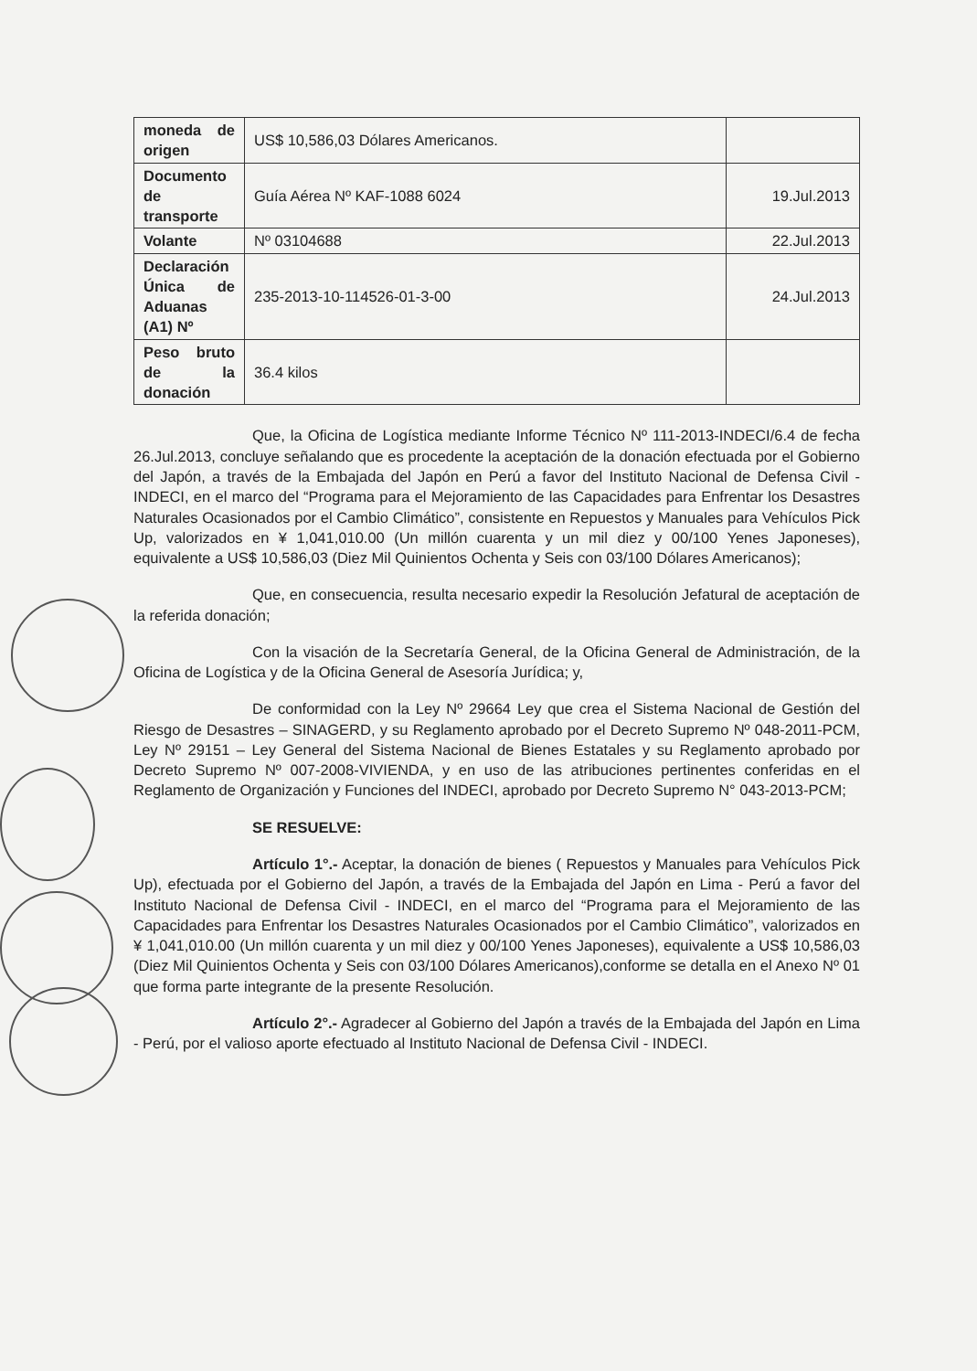| moneda de origen | US$ 10,586,03 Dólares Americanos. | |
| Documento de transporte | Guía Aérea Nº KAF-1088 6024 | 19.Jul.2013 |
| Volante | Nº 03104688 | 22.Jul.2013 |
| Declaración Única de Aduanas (A1) Nº | 235-2013-10-114526-01-3-00 | 24.Jul.2013 |
| Peso bruto de la donación | 36.4 kilos | |
Que, la Oficina de Logística mediante Informe Técnico Nº 111-2013-INDECI/6.4 de fecha 26.Jul.2013, concluye señalando que es procedente la aceptación de la donación efectuada por el Gobierno del Japón, a través de la Embajada del Japón en Perú a favor del Instituto Nacional de Defensa Civil - INDECI, en el marco del “Programa para el Mejoramiento de las Capacidades para Enfrentar los Desastres Naturales Ocasionados por el Cambio Climático”, consistente en Repuestos y Manuales para Vehículos Pick Up, valorizados en ¥ 1,041,010.00 (Un millón cuarenta y un mil diez y 00/100 Yenes Japoneses), equivalente a US$ 10,586,03 (Diez Mil Quinientos Ochenta y Seis con 03/100 Dólares Americanos);
Que, en consecuencia, resulta necesario expedir la Resolución Jefatural de aceptación de la referida donación;
Con la visación de la Secretaría General, de la Oficina General de Administración, de la Oficina de Logística y de la Oficina General de Asesoría Jurídica; y,
De conformidad con la Ley Nº 29664 Ley que crea el Sistema Nacional de Gestión del Riesgo de Desastres – SINAGERD, y su Reglamento aprobado por el Decreto Supremo Nº 048-2011-PCM, Ley Nº 29151 – Ley General del Sistema Nacional de Bienes Estatales y su Reglamento aprobado por Decreto Supremo Nº 007-2008-VIVIENDA, y en uso de las atribuciones pertinentes conferidas en el Reglamento de Organización y Funciones del INDECI, aprobado por Decreto Supremo N° 043-2013-PCM;
SE RESUELVE:
Artículo 1°.- Aceptar, la donación de bienes ( Repuestos y Manuales para Vehículos Pick Up), efectuada por el Gobierno del Japón, a través de la Embajada del Japón en Lima - Perú a favor del Instituto Nacional de Defensa Civil - INDECI, en el marco del “Programa para el Mejoramiento de las Capacidades para Enfrentar los Desastres Naturales Ocasionados por el Cambio Climático”, valorizados en ¥ 1,041,010.00 (Un millón cuarenta y un mil diez y 00/100 Yenes Japoneses), equivalente a US$ 10,586,03 (Diez Mil Quinientos Ochenta y Seis con 03/100 Dólares Americanos),conforme se detalla en el Anexo Nº 01 que forma parte integrante de la presente Resolución.
Artículo 2°.- Agradecer al Gobierno del Japón a través de la Embajada del Japón en Lima - Perú, por el valioso aporte efectuado al Instituto Nacional de Defensa Civil - INDECI.